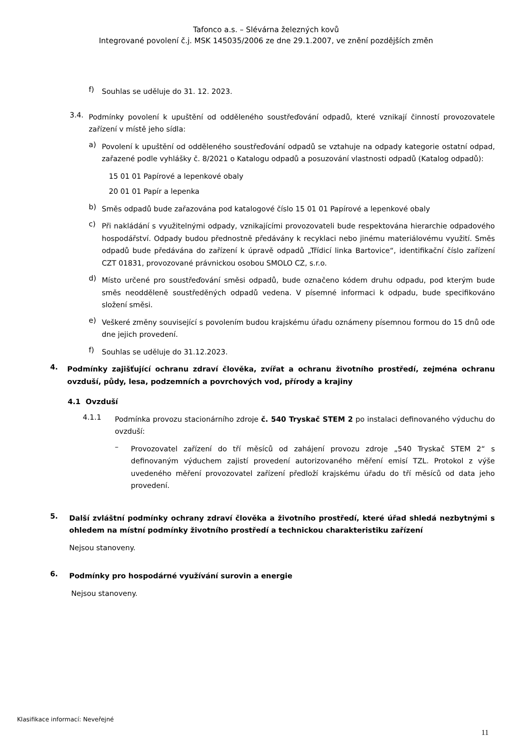Tafonco a.s. – Slévárna železných kovů
Integrované povolení č.j. MSK 145035/2006 ze dne 29.1.2007, ve znění pozdějších změn
f)
Souhlas se uděluje do 31. 12. 2023.
3.4.
Podmínky povolení k upuštění od odděleného soustřeďování odpadů, které vznikají činností provozovatele zařízení v místě jeho sídla:
a)
Povolení k upuštění od odděleného soustřeďování odpadů se vztahuje na odpady kategorie ostatní odpad, zařazené podle vyhlášky č. 8/2021 o Katalogu odpadů a posuzování vlastnosti odpadů (Katalog odpadů):
15 01 01 Papírové a lepenkové obaly
20 01 01 Papír a lepenka
b)
Směs odpadů bude zařazována pod katalogové číslo 15 01 01 Papírové a lepenkové obaly
c)
Při nakládání s využitelnými odpady, vznikajícími provozovateli bude respektována hierarchie odpadového hospodářství. Odpady budou přednostně předávány k recyklaci nebo jinému materiálovému využití. Směs odpadů bude předávána do zařízení k úpravě odpadů „Třídicí linka Bartovice“, identifikační číslo zařízení CZT 01831, provozované právnickou osobou SMOLO CZ, s.r.o.
d)
Místo určené pro soustřeďování směsi odpadů, bude označeno kódem druhu odpadu, pod kterým bude směs neodděleně soustředěných odpadů vedena. V písemné informaci k odpadu, bude specifikováno složení směsi.
e)
Veškeré změny související s povolením budou krajskému úřadu oznámeny písemnou formou do 15 dnů ode dne jejich provedení.
f)
Souhlas se uděluje do 31.12.2023.
4.
Podmínky zajišťující ochranu zdraví člověka, zvířat a ochranu životního prostředí, zejména ochranu ovzduší, půdy, lesa, podzemních a povrchových vod, přírody a krajiny
4.1 Ovzduší
4.1.1
Podmínka provozu stacionárního zdroje č. 540 Tryskač STEM 2 po instalaci definovaného výduchu do ovzduší:
–
Provozovatel zařízení do tří měsíců od zahájení provozu zdroje „540 Tryskač STEM 2“ s definovaným výduchem zajistí provedení autorizovaného měření emisí TZL. Protokol z výše uvedeného měření provozovatel zařízení předloží krajskému úřadu do tří měsíců od data jeho provedení.
5.
Další zvláštní podmínky ochrany zdraví člověka a životního prostředí, které úřad shledá nezbytnými s ohledem na místní podmínky životního prostředí a technickou charakteristiku zařízení
Nejsou stanoveny.
6.
Podmínky pro hospodárné využívání surovin a energie
Nejsou stanoveny.
Klasifikace informací: Neveřejné
11